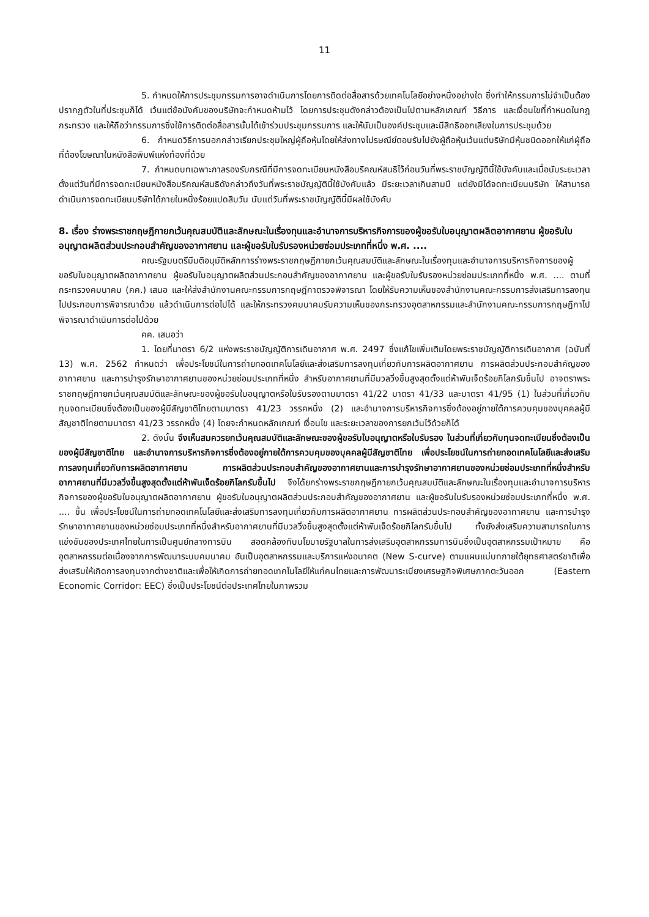11
5. กำหนดให้การประชุมกรรมการอาจดำเนินการโดยการติดต่อสื่อสารด้วยเทคโนโลยีอย่างหนึ่งอย่างใด ซึ่งทำให้กรรมการไม่จำเป็นต้องปรากฏตัวในที่ประชุมก็ได้ เว้นแต่ข้อบังคับของบริษัทจะกำหนดห้ามไว้ โดยการประชุมดังกล่าวต้องเป็นไปตามหลักเกณฑ์ วิธีการ และเงื่อนไขที่กำหนดในกฎกระทรวง และให้ถือว่ากรรมการซึ่งใช้การติดต่อสื่อสารนั้นได้เข้าร่วมประชุมกรรมการ และให้นับเป็นองค์ประชุมและมีสิทธิออกเสียงในการประชุมด้วย
6. กำหนดวิธีการบอกกล่าวเรียกประชุมใหญ่ผู้ถือหุ้นโดยให้ส่งทางไปรษณีย์ตอบรับไปยังผู้ถือหุ้นเว้นแต่บริษัทมีหุ้นชนิดออกให้แก่ผู้ถือที่ต้องโฆษณาในหนังสือพิมพ์แห่งท้องที่ด้วย
7. กำหนดบทเฉพาะกาลรองรับกรณีที่มีการจดทะเบียนหนังสือบริคณห์สนธิไว้ก่อนวันที่พระราชบัญญัตินี้ใช้บังคับและเมื่อนับระยะเวลาตั้งแต่วันที่มีการจดทะเบียนหนังสือบริคณห์สนธิดังกล่าวถึงวันที่พระราชบัญญัตินี้ใช้บังคับแล้ว มีระยะเวลาเกินสามปี แต่ยังมิได้จดทะเบียนบริษัท ให้สามารถดำเนินการจดทะเบียนบริษัทได้ภายในหนึ่งร้อยแปดสิบวัน นับแต่วันที่พระราชบัญญัตินี้มีผลใช้บังคับ
8. เรื่อง ร่างพระราชกฤษฎีกายกเว้นคุณสมบัติและลักษณะในเรื่องทุนและอำนาจการบริหารกิจการของผู้ขอรับใบอนุญาตผลิตอากาศยาน ผู้ขอรับใบอนุญาตผลิตส่วนประกอบสำคัญของอากาศยาน และผู้ขอรับใบรับรองหน่วยซ่อมประเภทที่หนึ่ง พ.ศ. ....
คณะรัฐมนตรีมีมติอนุมัติหลักการร่างพระราชกฤษฎีกายกเว้นคุณสมบัติและลักษณะในเรื่องทุนและอำนาจการบริหารกิจการของผู้ขอรับใบอนุญาตผลิตอากาศยาน ผู้ขอรับใบอนุญาตผลิตส่วนประกอบสำคัญของอากาศยาน และผู้ขอรับใบรับรองหน่วยซ่อมประเภทที่หนึ่ง พ.ศ. .... ตามที่กระทรวงคมนาคม (คค.) เสนอ และให้ส่งสำนักงานคณะกรรมการกฤษฎีกาตรวจพิจารณา โดยให้รับความเห็นของสำนักงานคณะกรรมการส่งเสริมการลงทุนไปประกอบการพิจารณาด้วย แล้วดำเนินการต่อไปได้ และให้กระทรวงคมนาคมรับความเห็นของกระทรวงอุตสาหกรรมและสำนักงานคณะกรรมการกฤษฎีกาไปพิจารณาดำเนินการต่อไปด้วย
คค. เสนอว่า
1. โดยที่มาตรา 6/2 แห่งพระราชบัญญัติการเดินอากาศ พ.ศ. 2497 ซึ่งแก้ไขเพิ่มเติมโดยพระราชบัญญัติการเดินอากาศ (ฉบับที่ 13) พ.ศ. 2562 กำหนดว่า เพื่อประโยชน์ในการถ่ายทอดเทคโนโลยีและส่งเสริมการลงทุนเกี่ยวกับการผลิตอากาศยาน การผลิตส่วนประกอบสำคัญของอากาศยาน และการบำรุงรักษาอากาศยานของหน่วยซ่อมประเภทที่หนึ่ง สำหรับอากาศยานที่มีมวลวิ่งขึ้นสูงสุดตั้งแต่ห้าพันเจ็ดร้อยกิโลกรัมขึ้นไป อาจตราพระราชกฤษฎีกายกเว้นคุณสมบัติและลักษณะของผู้ขอรับใบอนุญาตหรือใบรับรองตามมาตรา 41/22 มาตรา 41/33 และมาตรา 41/95 (1) ในส่วนที่เกี่ยวกับทุนจดทะเบียนซึ่งต้องเป็นของผู้มีสัญชาติไทยตามมาตรา 41/23 วรรคหนึ่ง (2) และอำนาจการบริหารกิจการซึ่งต้องอยู่ภายใต้การควบคุมของบุคคลผู้มีสัญชาติไทยตามมาตรา 41/23 วรรคหนึ่ง (4) โดยจะกำหนดหลักเกณฑ์ เงื่อนไข และระยะเวลาของการยกเว้นไว้ด้วยก็ได้
2. ดังนั้น จึงเห็นสมควรยกเว้นคุณสมบัติและลักษณะของผู้ขอรับใบอนุญาตหรือใบรับรอง ในส่วนที่เกี่ยวกับทุนจดทะเบียนซึ่งต้องเป็นของผู้มีสัญชาติไทย และอำนาจการบริหารกิจการซึ่งต้องอยู่ภายใต้การควบคุมของบุคคลผู้มีสัญชาติไทย เพื่อประโยชน์ในการถ่ายทอดเทคโนโลยีและส่งเสริมการลงทุนเกี่ยวกับการผลิตอากาศยาน การผลิตส่วนประกอบสำคัญของอากาศยานและการบำรุงรักษาอากาศยานของหน่วยซ่อมประเภทที่หนึ่งสำหรับอากาศยานที่มีมวลวิ่งขึ้นสูงสุดตั้งแต่ห้าพันเจ็ดร้อยกิโลกรัมขึ้นไป จึงได้ยกร่างพระราชกฤษฎีกายกเว้นคุณสมบัติและลักษณะในเรื่องทุนและอำนาจการบริหารกิจการของผู้ขอรับใบอนุญาตผลิตอากาศยาน ผู้ขอรับใบอนุญาตผลิตส่วนประกอบสำคัญของอากาศยาน และผู้ขอรับใบรับรองหน่วยซ่อมประเภทที่หนึ่ง พ.ศ. .... ขึ้น เพื่อประโยชน์ในการถ่ายทอดเทคโนโลยีและส่งเสริมการลงทุนเกี่ยวกับการผลิตอากาศยาน การผลิตส่วนประกอบสำคัญของอากาศยาน และการบำรุงรักษาอากาศยานของหน่วยซ่อมประเภทที่หนึ่งสำหรับอากาศยานที่มีมวลวิ่งขึ้นสูงสุดตั้งแต่ห้าพันเจ็ดร้อยกิโลกรัมขึ้นไป ทั้งยังส่งเสริมความสามารถในการแข่งขันของประเทศไทยในการเป็นศูนย์กลางการบิน สอดคล้องกับนโยบายรัฐบาลในการส่งเสริมอุตสาหกรรมการบินซึ่งเป็นอุตสาหกรรมเป้าหมาย คือ อุตสาหกรรมต่อเนื่องจากการพัฒนาระบบคมนาคม อันเป็นอุตสาหกรรมและบริการแห่งอนาคต (New S-curve) ตามแผนแม่บทภายใต้ยุทธศาสตร์ชาติเพื่อส่งเสริมให้เกิดการลงทุนจากต่างชาติและเพื่อให้เกิดการถ่ายทอดเทคโนโลยีให้แก่คนไทยและการพัฒนาระเบียงเศรษฐกิจพิเศษภาคตะวันออก (Eastern Economic Corridor: EEC) ซึ่งเป็นประโยชน์ต่อประเทศไทยในภาพรวม